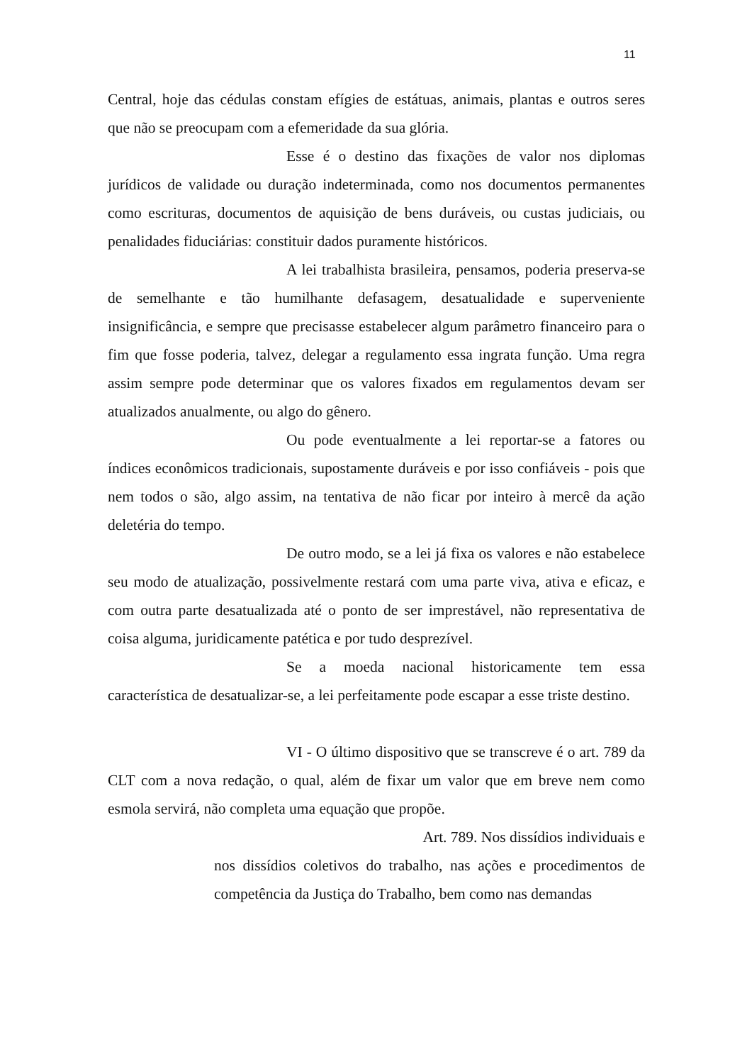11
Central, hoje das cédulas constam efígies de estátuas, animais, plantas e outros seres que não se preocupam com a efemeridade da sua glória.
Esse é o destino das fixações de valor nos diplomas jurídicos de validade ou duração indeterminada, como nos documentos permanentes como escrituras, documentos de aquisição de bens duráveis, ou custas judiciais, ou penalidades fiduciárias: constituir dados puramente históricos.
A lei trabalhista brasileira, pensamos, poderia preserva-se de semelhante e tão humilhante defasagem, desatualidade e superveniente insignificância, e sempre que precisasse estabelecer algum parâmetro financeiro para o fim que fosse poderia, talvez, delegar a regulamento essa ingrata função. Uma regra assim sempre pode determinar que os valores fixados em regulamentos devam ser atualizados anualmente, ou algo do gênero.
Ou pode eventualmente a lei reportar-se a fatores ou índices econômicos tradicionais, supostamente duráveis e por isso confiáveis - pois que nem todos o são, algo assim, na tentativa de não ficar por inteiro à mercê da ação deletéria do tempo.
De outro modo, se a lei já fixa os valores e não estabelece seu modo de atualização, possivelmente restará com uma parte viva, ativa e eficaz, e com outra parte desatualizada até o ponto de ser imprestável, não representativa de coisa alguma, juridicamente patética e por tudo desprezível.
Se a moeda nacional historicamente tem essa característica de desatualizar-se, a lei perfeitamente pode escapar a esse triste destino.
VI - O último dispositivo que se transcreve é o art. 789 da CLT com a nova redação, o qual, além de fixar um valor que em breve nem como esmola servirá, não completa uma equação que propõe.
Art. 789. Nos dissídios individuais e
nos dissídios coletivos do trabalho, nas ações e procedimentos de competência da Justiça do Trabalho, bem como nas demandas